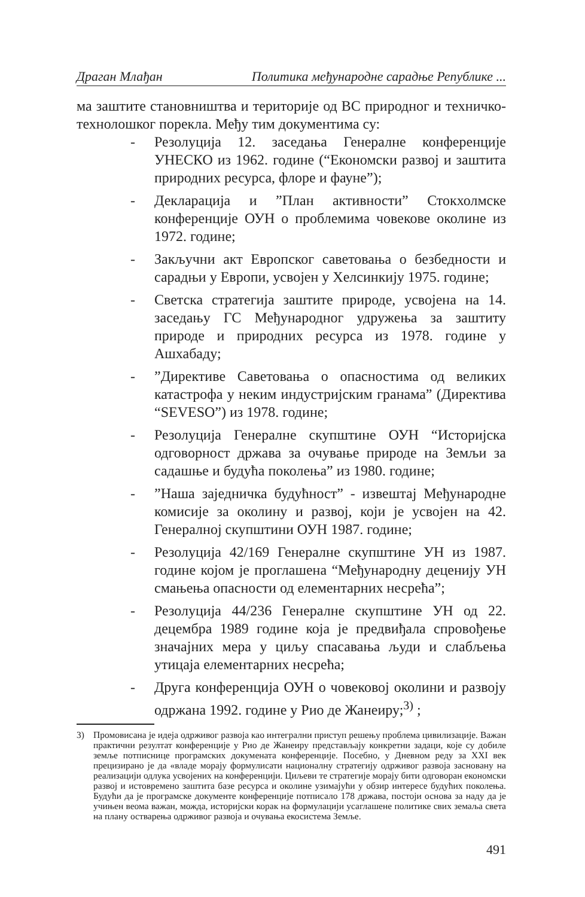Драган Млађан Политика међународне сарадње Републике ...
ма заштите становништва и територије од ВС природног и технич­ко-технолошког порекла. Међу тим документима су:
- Резолуција 12. заседања Генералне конференције УНЕСКО из 1962. године (“Економски развој и заштита природних ресурса, флоре и фауне”);
- Декларација и ”План активности” Стокхолмске конференције ОУН о проблемима човекове околине из 1972. године;
- Закључни акт Европског саветовања о безбедности и сарадњи у Европи, усвојен у Хелсинкију 1975. године;
- Светска стратегија заштите природе, усвојена на 14. заседању ГС Међународног удружења за заштиту природе и природних ресурса из 1978. године у Ашхабаду;
-”Директиве Саветовања о опасностима од великих катастрофа у неким индустријским гранама” (Директива “SEVESO”) из 1978. године;
- Резолуција Генералне скупштине ОУН “Историјска одговорност држава за очување природе на Земљи за садашње и будућа поколења” из 1980. године;
-”Наша заједничка будућност” - извештај Међународне комисије за околину и развој, који је усвојен на 42. Генералној скупштини ОУН 1987. године;
- Резолуција 42/169 Генералне скупштине УН из 1987. године којом је проглашена “Међународну деценију УН смањења опасности од елементарних несрећа”;
- Резолуција 44/236 Генералне скупштине УН од 22. децембра 1989 године која је предвиђала спровођење значајних мера у циљу спасавања људи и слабљења утицаја елементарних несрећа;
- Друга конференција ОУН о човековој околини и развоју одржана 1992. године у Рио де Жанеиру;<sup>3)</sup> ;
3) Промовисана је идеја одрживог развоја као интегрални приступ решењу проблема цивилизације. Важан практични резултат конференције у Рио де Жанеиру представљају конкретни задаци, које су добиле земље потписнице програмских докумената конференције. Посебно, у Дневном реду за XXI век прецизирано је да «владе морају формулисати националну стратегију одрживог развоја засновану на реализацији одлука усвојених на конференцији. Циљеви те стратегије морају бити одговоран економски развој и истовремено заштита базе ресурса и околине узимајући у обзир интересе будућих поколења. Будући да је програмске документе конференције потписало 178 држава, постоји основа за наду да је учињен веома важан, можда, историјски корак на формулацији усаглашене политике свих земаља света на плану остварења одрживог развоја и очувања екосистема Земље.
491